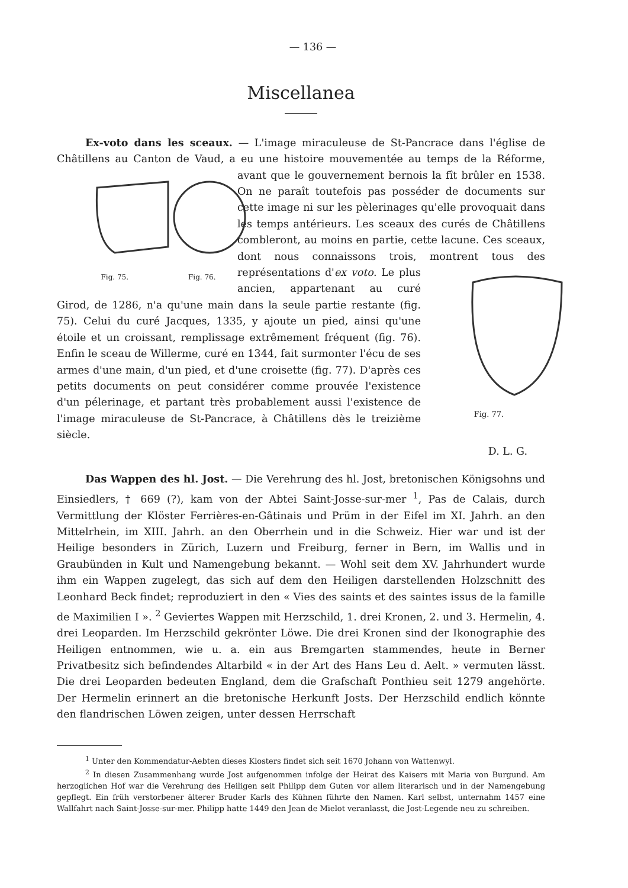— 136 —
Miscellanea
Ex-voto dans les sceaux. — L'image miraculeuse de St-Pancrace dans l'église de Châtillens au Canton de Vaud, a eu une histoire mouvementée au temps de la
Fig. 75. Fig. 76.
Réforme, avant que le gouvernement bernois la fît brûler en 1538. On ne paraît toutefois pas posséder de documents sur cette image ni sur les pèlerinages qu'elle provoquait dans les temps antérieurs. Les sceaux des curés de Châtillens combleront, au moins en partie, cette lacune. Ces sceaux, dont nous connaissons trois, montrent tous des représentations
Fig. 77.
d'ex voto. Le plus ancien, appartenant au curé Girod, de 1286, n'a qu'une main dans la seule partie restante (fig. 75). Celui du curé Jacques, 1335, y ajoute un pied, ainsi qu'une étoile et un croissant, remplissage extrêmement fréquent (fig. 76). Enfin le sceau de Willerme, curé en 1344, fait surmonter l'écu de ses armes d'une main, d'un pied, et d'une croisette (fig. 77). D'après ces petits documents on peut considérer comme prouvée l'existence d'un pélerinage, et partant très probablement aussi l'existence de l'image miraculeuse de St-Pancrace, à Châtillens dès le treizième siècle.
D. L. G.
Das Wappen des hl. Jost. — Die Verehrung des hl. Jost, bretonischen Königsohns und Einsiedlers, † 669 (?), kam von der Abtei Saint-Josse-sur-mer <sup>1</sup>, Pas de Calais, durch Vermittlung der Klöster Ferrières-en-Gâtinais und Prüm in der Eifel im XI. Jahrh. an den Mittelrhein, im XIII. Jahrh. an den Oberrhein und in die Schweiz. Hier war und ist der Heilige besonders in Zürich, Luzern und Freiburg, ferner in Bern, im Wallis und in Graubünden in Kult und Namengebung bekannt. — Wohl seit dem XV. Jahrhundert wurde ihm ein Wappen zugelegt, das sich auf dem den Heiligen darstellenden Holzschnitt des Leonhard Beck findet; reproduziert in den « Vies des saints et des saintes issus de la famille de Maximilien I ». <sup>2</sup> Geviertes Wappen mit Herzschild, 1. drei Kronen, 2. und 3. Hermelin, 4. drei Leoparden. Im Herzschild gekrönter Löwe. Die drei Kronen sind der Ikonographie des Heiligen entnommen, wie u. a. ein aus Bremgarten stammendes, heute in Berner Privatbesitz sich befindendes Altarbild « in der Art des Hans Leu d. Aelt. » vermuten lässt. Die drei Leoparden bedeuten England, dem die Grafschaft Ponthieu seit 1279 angehörte. Der Hermelin erinnert an die bretonische Herkunft Josts. Der Herzschild endlich könnte den flandrischen Löwen zeigen, unter dessen Herrschaft
<sup>1</sup> Unter den Kommendatur-Aebten dieses Klosters findet sich seit 1670 Johann von Wattenwyl.
<sup>2</sup> In diesen Zusammenhang wurde Jost aufgenommen infolge der Heirat des Kaisers mit Maria von Burgund. Am herzoglichen Hof war die Verehrung des Heiligen seit Philipp dem Guten vor allem literarisch und in der Namengebung gepflegt. Ein früh verstorbener älterer Bruder Karls des Kühnen führte den Namen. Karl selbst, unternahm 1457 eine Wallfahrt nach Saint-Josse-sur-mer. Philipp hatte 1449 den Jean de Mielot veranlasst, die Jost-Legende neu zu schreiben.